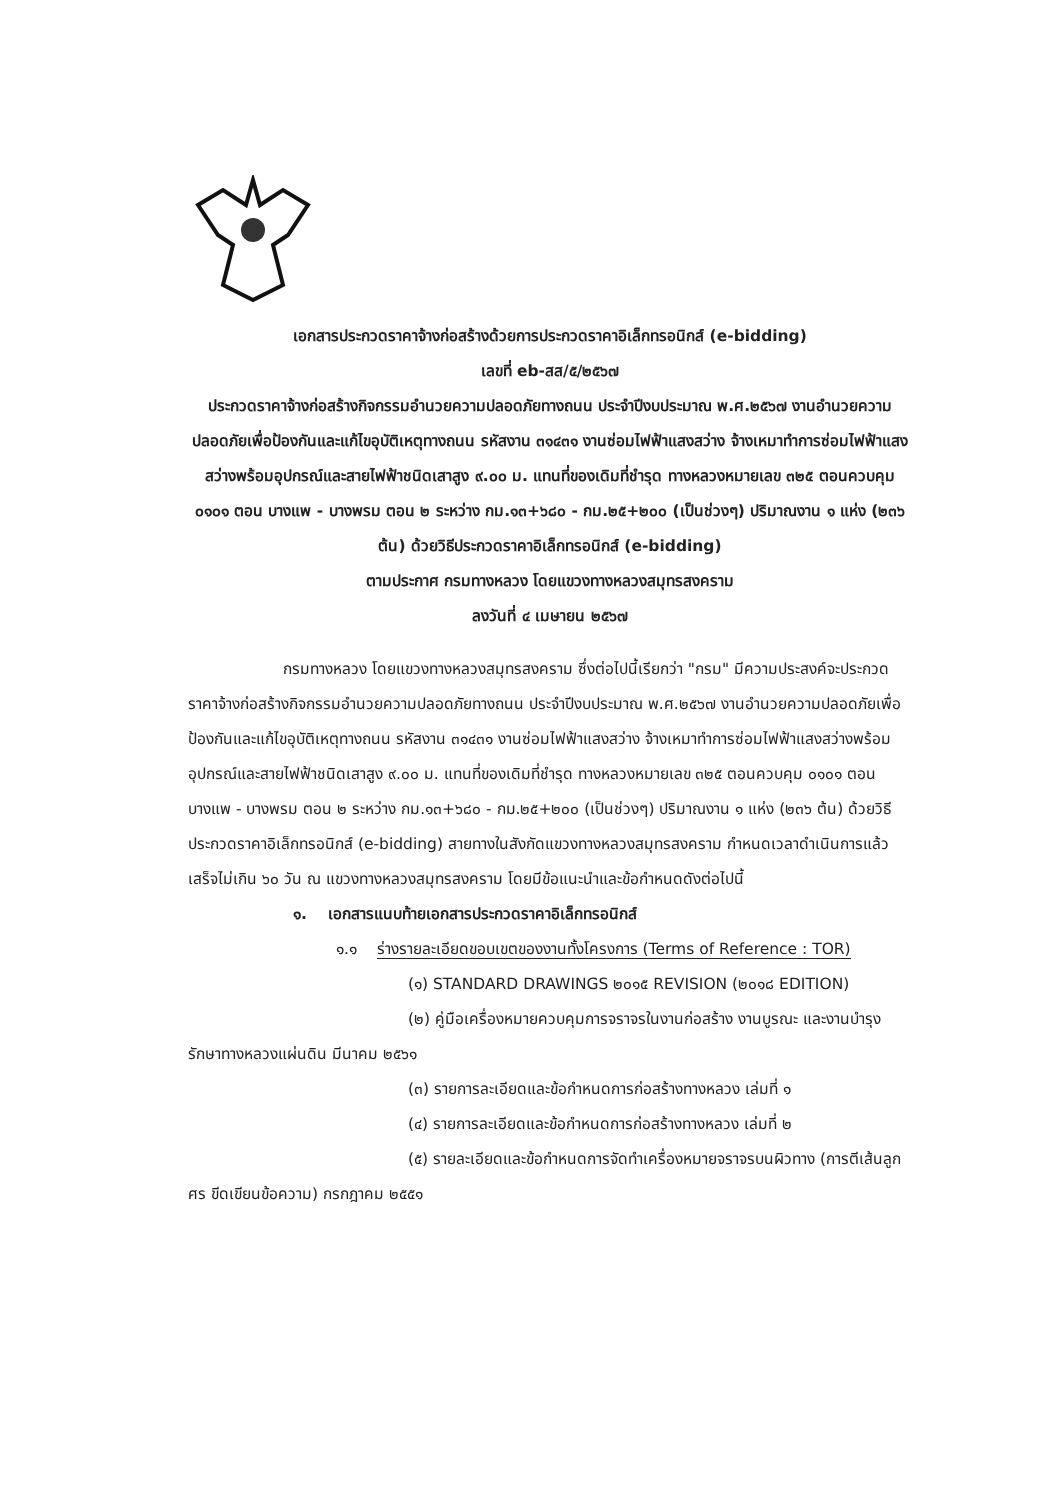เอกสารประกวดราคาจ้างก่อสร้างด้วยการประกวดราคาอิเล็กทรอนิกส์ (e-bidding)
เลขที่ eb-สส/๕/๒๕๖๗
ประกวดราคาจ้างก่อสร้างกิจกรรมอำนวยความปลอดภัยทางถนน ประจำปีงบประมาณ พ.ศ.๒๕๖๗ งานอำนวยความปลอดภัยเพื่อป้องกันและแก้ไขอุบัติเหตุทางถนน รหัสงาน ๓๑๔๓๑ งานซ่อมไฟฟ้าแสงสว่าง จ้างเหมาทำการซ่อมไฟฟ้าแสงสว่างพร้อมอุปกรณ์และสายไฟฟ้าชนิดเสาสูง ๙.๐๐ ม. แทนที่ของเดิมที่ชำรุด ทางหลวงหมายเลข ๓๒๕ ตอนควบคุม ๐๑๐๑ ตอน บางแพ - บางพรม ตอน ๒ ระหว่าง กม.๑๓+๖๘๐ - กม.๒๕+๒๐๐ (เป็นช่วงๆ) ปริมาณงาน ๑ แห่ง (๒๓๖ ต้น) ด้วยวิธีประกวดราคาอิเล็กทรอนิกส์ (e-bidding)
ตามประกาศ กรมทางหลวง โดยแขวงทางหลวงสมุทรสงคราม
ลงวันที่ ๔ เมษายน ๒๕๖๗
กรมทางหลวง โดยแขวงทางหลวงสมุทรสงคราม ซึ่งต่อไปนี้เรียกว่า "กรม" มีความประสงค์จะประกวดราคาจ้างก่อสร้างกิจกรรมอำนวยความปลอดภัยทางถนน ประจำปีงบประมาณ พ.ศ.๒๕๖๗ งานอำนวยความปลอดภัยเพื่อป้องกันและแก้ไขอุบัติเหตุทางถนน รหัสงาน ๓๑๔๓๑ งานซ่อมไฟฟ้าแสงสว่าง จ้างเหมาทำการซ่อมไฟฟ้าแสงสว่างพร้อมอุปกรณ์และสายไฟฟ้าชนิดเสาสูง ๙.๐๐ ม. แทนที่ของเดิมที่ชำรุด ทางหลวงหมายเลข ๓๒๕ ตอนควบคุม ๐๑๐๑ ตอน บางแพ - บางพรม ตอน ๒ ระหว่าง กม.๑๓+๖๘๐ - กม.๒๕+๒๐๐ (เป็นช่วงๆ) ปริมาณงาน ๑ แห่ง (๒๓๖ ต้น) ด้วยวิธีประกวดราคาอิเล็กทรอนิกส์ (e-bidding) สายทางในสังกัดแขวงทางหลวงสมุทรสงคราม กำหนดเวลาดำเนินการแล้วเสร็จไม่เกิน ๖๐ วัน ณ แขวงทางหลวงสมุทรสงคราม โดยมีข้อแนะนำและข้อกำหนดดังต่อไปนี้
๑. เอกสารแนบท้ายเอกสารประกวดราคาอิเล็กทรอนิกส์
๑.๑ ร่างรายละเอียดขอบเขตของงานทั้งโครงการ (Terms of Reference : TOR)
(๑) STANDARD DRAWINGS ๒๐๑๕ REVISION (๒๐๑๘ EDITION)
(๒) คู่มือเครื่องหมายควบคุมการจราจรในงานก่อสร้าง งานบูรณะ และงานบำรุงรักษาทางหลวงแผ่นดิน มีนาคม ๒๕๖๑
(๓) รายการละเอียดและข้อกำหนดการก่อสร้างทางหลวง เล่มที่ ๑
(๔) รายการละเอียดและข้อกำหนดการก่อสร้างทางหลวง เล่มที่ ๒
(๕) รายละเอียดและข้อกำหนดการจัดทำเครื่องหมายจราจรบนผิวทาง (การตีเส้นลูกศร ขีดเขียนข้อความ) กรกฎาคม ๒๕๕๑